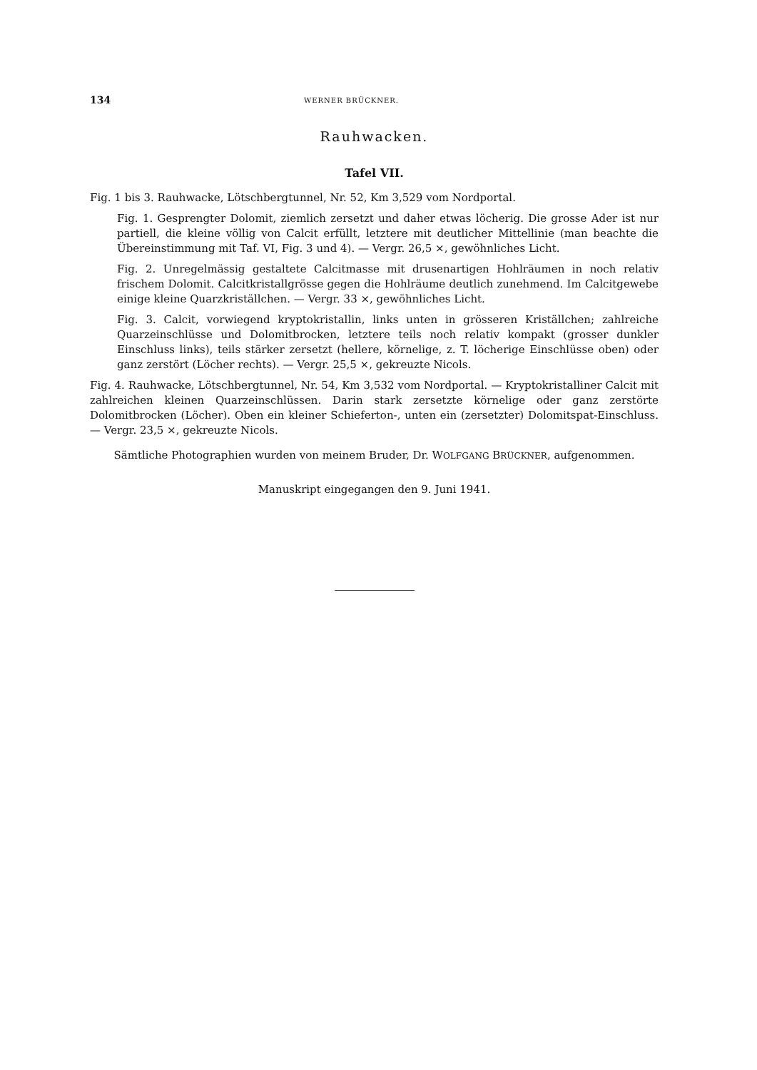134 WERNER BRÜCKNER.
Rauhwacken.
Tafel VII.
Fig. 1 bis 3. Rauhwacke, Lötschbergtunnel, Nr. 52, Km 3,529 vom Nordportal.
Fig. 1. Gesprengter Dolomit, ziemlich zersetzt und daher etwas löcherig. Die grosse Ader ist nur partiell, die kleine völlig von Calcit erfüllt, letztere mit deutlicher Mittellinie (man beachte die Übereinstimmung mit Taf. VI, Fig. 3 und 4). — Vergr. 26,5 ×, gewöhnliches Licht.
Fig. 2. Unregelmässig gestaltete Calcitmasse mit drusenartigen Hohlräumen in noch relativ frischem Dolomit. Calcitkristallgrösse gegen die Hohlräume deutlich zunehmend. Im Calcitgewebe einige kleine Quarzkriställchen. — Vergr. 33 ×, gewöhnliches Licht.
Fig. 3. Calcit, vorwiegend kryptokristallin, links unten in grösseren Kriställchen; zahlreiche Quarzeinschlüsse und Dolomitbrocken, letztere teils noch relativ kompakt (grosser dunkler Einschluss links), teils stärker zersetzt (hellere, körnelige, z. T. löcherige Einschlüsse oben) oder ganz zerstört (Löcher rechts). — Vergr. 25,5 ×, gekreuzte Nicols.
Fig. 4. Rauhwacke, Lötschbergtunnel, Nr. 54, Km 3,532 vom Nordportal. — Kryptokristalliner Calcit mit zahlreichen kleinen Quarzeinschlüssen. Darin stark zersetzte körnelige oder ganz zerstörte Dolomitbrocken (Löcher). Oben ein kleiner Schieferton-, unten ein (zersetzter) Dolomitspat-Einschluss. — Vergr. 23,5 ×, gekreuzte Nicols.
Sämtliche Photographien wurden von meinem Bruder, Dr. WOLFGANG BRÜCKNER, aufgenommen.
Manuskript eingegangen den 9. Juni 1941.